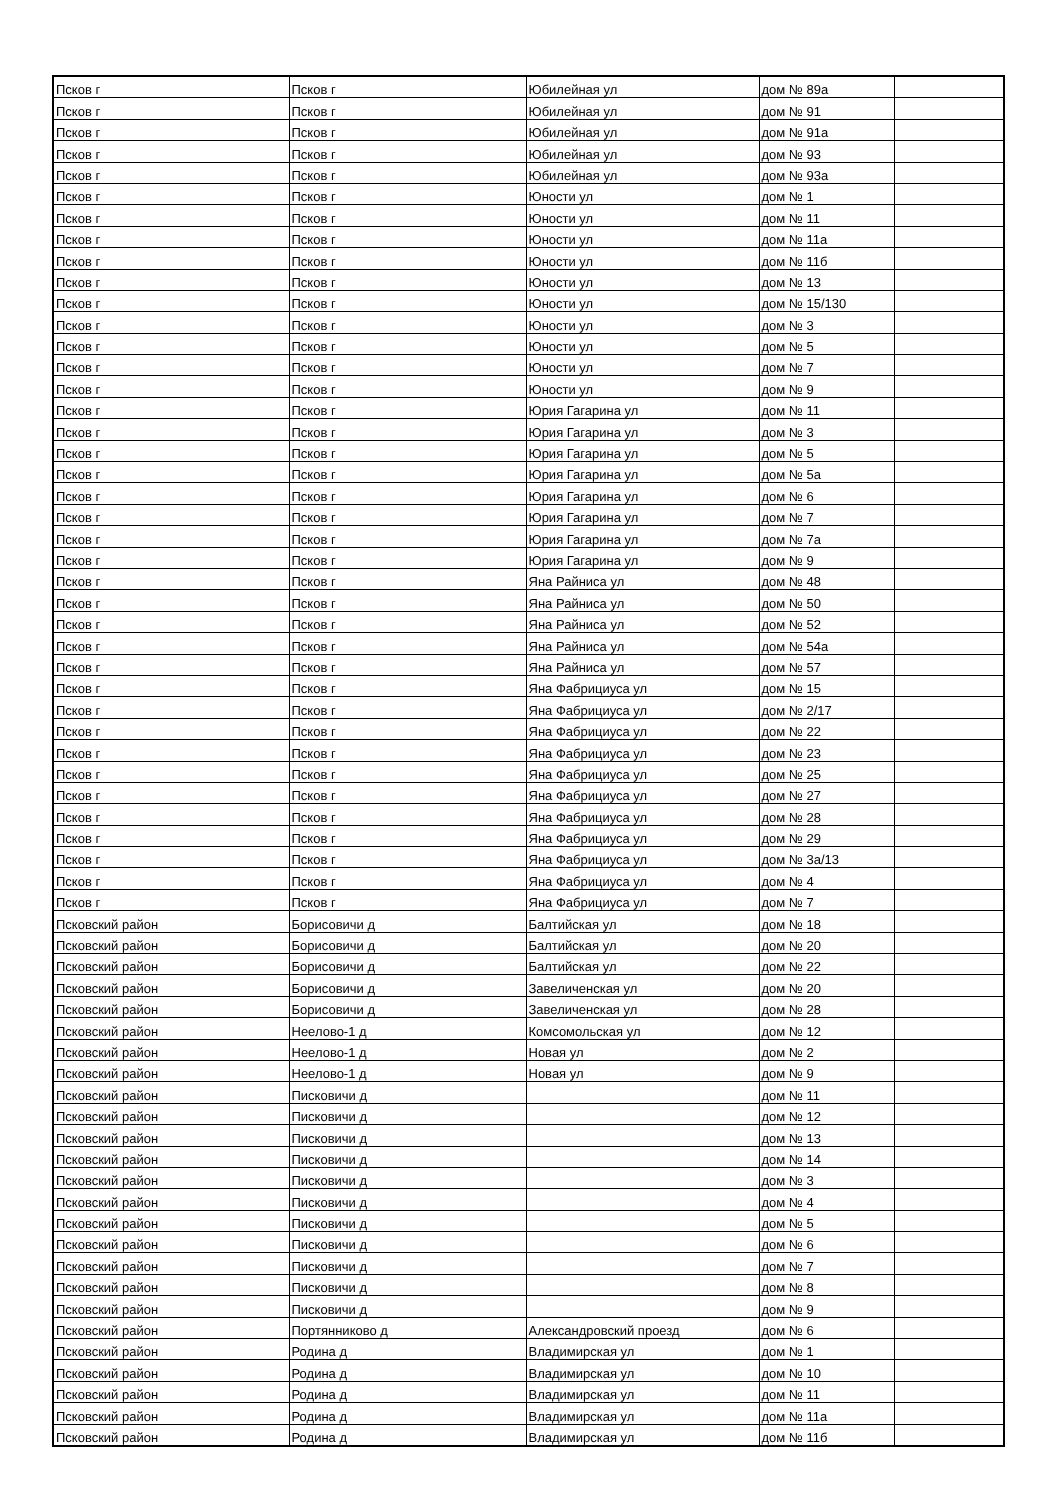| Псков г | Псков г | Юбилейная ул | дом № 89а | |
| Псков г | Псков г | Юбилейная ул | дом № 91 | |
| Псков г | Псков г | Юбилейная ул | дом № 91а | |
| Псков г | Псков г | Юбилейная ул | дом № 93 | |
| Псков г | Псков г | Юбилейная ул | дом № 93а | |
| Псков г | Псков г | Юности ул | дом № 1 | |
| Псков г | Псков г | Юности ул | дом № 11 | |
| Псков г | Псков г | Юности ул | дом № 11а | |
| Псков г | Псков г | Юности ул | дом № 11б | |
| Псков г | Псков г | Юности ул | дом № 13 | |
| Псков г | Псков г | Юности ул | дом № 15/130 | |
| Псков г | Псков г | Юности ул | дом № 3 | |
| Псков г | Псков г | Юности ул | дом № 5 | |
| Псков г | Псков г | Юности ул | дом № 7 | |
| Псков г | Псков г | Юности ул | дом № 9 | |
| Псков г | Псков г | Юрия Гагарина ул | дом № 11 | |
| Псков г | Псков г | Юрия Гагарина ул | дом № 3 | |
| Псков г | Псков г | Юрия Гагарина ул | дом № 5 | |
| Псков г | Псков г | Юрия Гагарина ул | дом № 5а | |
| Псков г | Псков г | Юрия Гагарина ул | дом № 6 | |
| Псков г | Псков г | Юрия Гагарина ул | дом № 7 | |
| Псков г | Псков г | Юрия Гагарина ул | дом № 7а | |
| Псков г | Псков г | Юрия Гагарина ул | дом № 9 | |
| Псков г | Псков г | Яна Райниса ул | дом № 48 | |
| Псков г | Псков г | Яна Райниса ул | дом № 50 | |
| Псков г | Псков г | Яна Райниса ул | дом № 52 | |
| Псков г | Псков г | Яна Райниса ул | дом № 54а | |
| Псков г | Псков г | Яна Райниса ул | дом № 57 | |
| Псков г | Псков г | Яна Фабрициуса ул | дом № 15 | |
| Псков г | Псков г | Яна Фабрициуса ул | дом № 2/17 | |
| Псков г | Псков г | Яна Фабрициуса ул | дом № 22 | |
| Псков г | Псков г | Яна Фабрициуса ул | дом № 23 | |
| Псков г | Псков г | Яна Фабрициуса ул | дом № 25 | |
| Псков г | Псков г | Яна Фабрициуса ул | дом № 27 | |
| Псков г | Псков г | Яна Фабрициуса ул | дом № 28 | |
| Псков г | Псков г | Яна Фабрициуса ул | дом № 29 | |
| Псков г | Псков г | Яна Фабрициуса ул | дом № 3а/13 | |
| Псков г | Псков г | Яна Фабрициуса ул | дом № 4 | |
| Псков г | Псков г | Яна Фабрициуса ул | дом № 7 | |
| Псковский район | Борисовичи д | Балтийская ул | дом № 18 | |
| Псковский район | Борисовичи д | Балтийская ул | дом № 20 | |
| Псковский район | Борисовичи д | Балтийская ул | дом № 22 | |
| Псковский район | Борисовичи д | Завеличенская ул | дом № 20 | |
| Псковский район | Борисовичи д | Завеличенская ул | дом № 28 | |
| Псковский район | Неелово-1 д | Комсомольская ул | дом № 12 | |
| Псковский район | Неелово-1 д | Новая ул | дом № 2 | |
| Псковский район | Неелово-1 д | Новая ул | дом № 9 | |
| Псковский район | Писковичи д | | дом № 11 | |
| Псковский район | Писковичи д | | дом № 12 | |
| Псковский район | Писковичи д | | дом № 13 | |
| Псковский район | Писковичи д | | дом № 14 | |
| Псковский район | Писковичи д | | дом № 3 | |
| Псковский район | Писковичи д | | дом № 4 | |
| Псковский район | Писковичи д | | дом № 5 | |
| Псковский район | Писковичи д | | дом № 6 | |
| Псковский район | Писковичи д | | дом № 7 | |
| Псковский район | Писковичи д | | дом № 8 | |
| Псковский район | Писковичи д | | дом № 9 | |
| Псковский район | Портянниково д | Александровский проезд | дом № 6 | |
| Псковский район | Родина д | Владимирская ул | дом № 1 | |
| Псковский район | Родина д | Владимирская ул | дом № 10 | |
| Псковский район | Родина д | Владимирская ул | дом № 11 | |
| Псковский район | Родина д | Владимирская ул | дом № 11а | |
| Псковский район | Родина д | Владимирская ул | дом № 11б | |